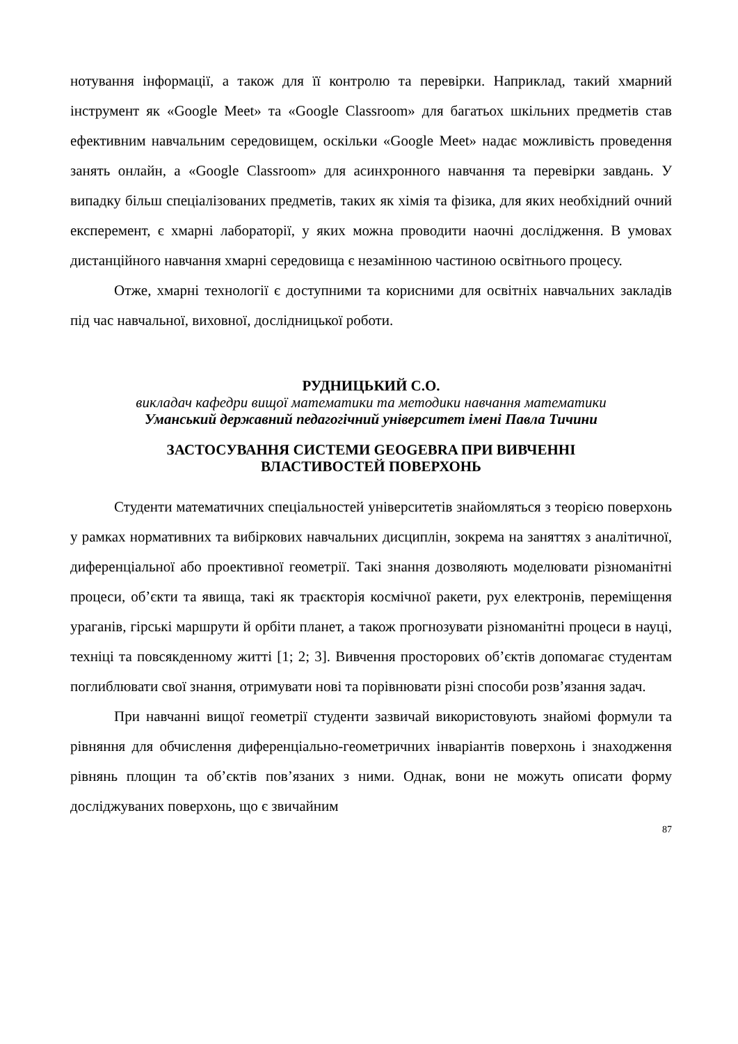нотування інформації, а також для її контролю та перевірки. Наприклад, такий хмарний інструмент як «Google Meet» та «Google Classroom» для багатьох шкільних предметів став ефективним навчальним середовищем, оскільки «Google Meet» надає можливість проведення занять онлайн, а «Google Classroom» для асинхронного навчання та перевірки завдань. У випадку більш спеціалізованих предметів, таких як хімія та фізика, для яких необхідний очний експеремент, є хмарні лабораторії, у яких можна проводити наочні дослідження. В умовах дистанційного навчання хмарні середовища є незамінною частиною освітнього процесу.
Отже, хмарні технології є доступними та корисними для освітніх навчальних закладів під час навчальної, виховної, дослідницької роботи.
РУДНИЦЬКИЙ С.О.
викладач кафедри вищої математики та методики навчання математики
Уманський державний педагогічний університет імені Павла Тичини
ЗАСТОСУВАННЯ СИСТЕМИ GEOGEBRA ПРИ ВИВЧЕННІ
ВЛАСТИВОСТЕЙ ПОВЕРХОНЬ
Студенти математичних спеціальностей університетів знайомляться з теорією поверхонь у рамках нормативних та вибіркових навчальних дисциплін, зокрема на заняттях з аналітичної, диференціальної або проективної геометрії. Такі знання дозволяють моделювати різноманітні процеси, об’єкти та явища, такі як траєкторія космічної ракети, рух електронів, переміщення ураганів, гірські маршрути й орбіти планет, а також прогнозувати різноманітні процеси в науці, техніці та повсякденному житті [1; 2; 3]. Вивчення просторових об’єктів допомагає студентам поглиблювати свої знання, отримувати нові та порівнювати різні способи розв’язання задач.
При навчанні вищої геометрії студенти зазвичай використовують знайомі формули та рівняння для обчислення диференціально-геометричних інваріантів поверхонь і знаходження рівнянь площин та об’єктів пов’язаних з ними. Однак, вони не можуть описати форму досліджуваних поверхонь, що є звичайним
87